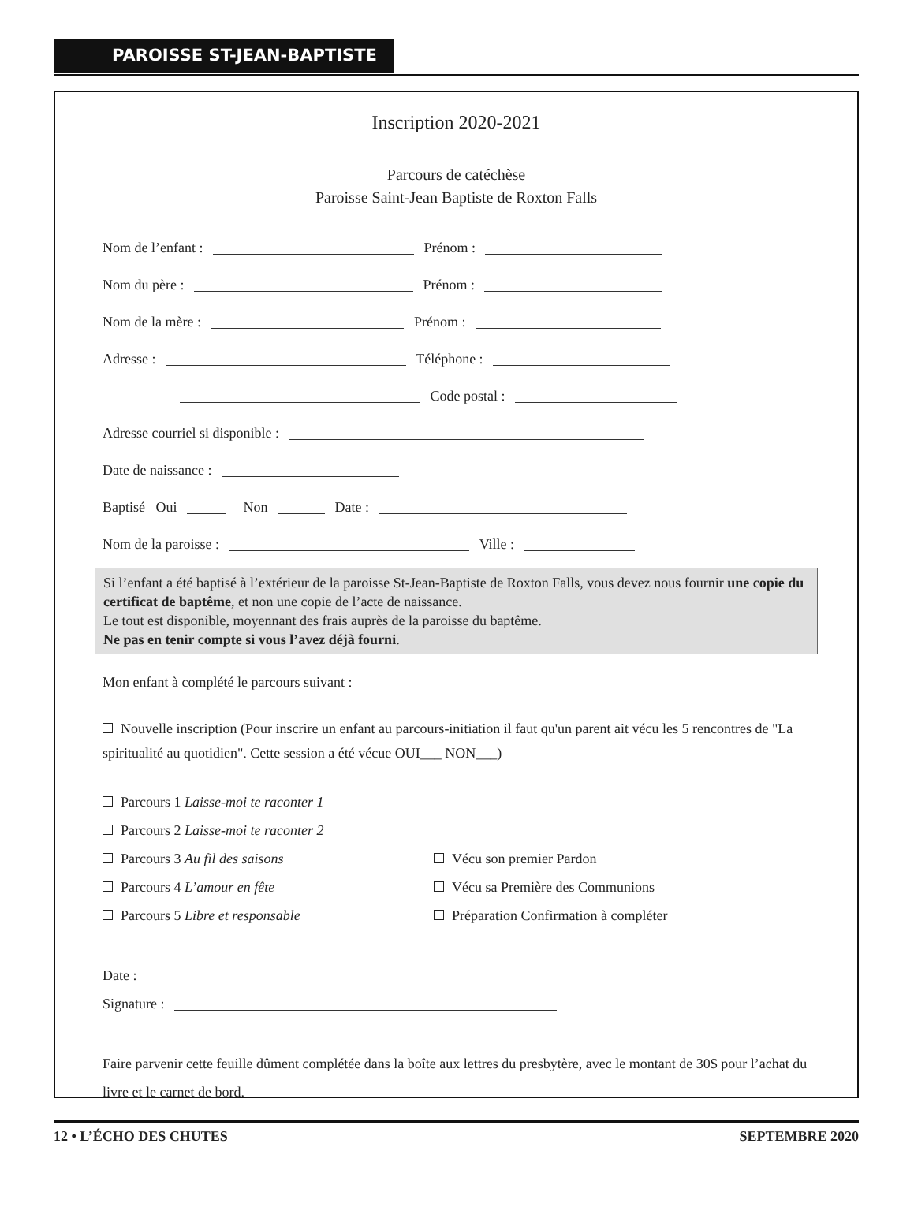PAROISSE ST-JEAN-BAPTISTE
Inscription 2020-2021
Parcours de catéchèse
Paroisse Saint-Jean Baptiste de Roxton Falls
Nom de l’enfant : Prénom :
Nom du père : Prénom :
Nom de la mère : Prénom :
Adresse : Téléphone :
Code postal :
Adresse courriel si disponible :
Date de naissance :
Baptisé Oui Non Date :
Nom de la paroisse : Ville :
Si l’enfant a été baptisé à l’extérieur de la paroisse St-Jean-Baptiste de Roxton Falls, vous devez nous fournir une copie du certificat de baptême, et non une copie de l’acte de naissance.
Le tout est disponible, moyennant des frais auprès de la paroisse du baptême.
Ne pas en tenir compte si vous l’avez déjà fourni.
Mon enfant à complété le parcours suivant :
Nouvelle inscription (Pour inscrire un enfant au parcours-initiation il faut qu'un parent ait vécu les 5 rencontres de "La spiritualité au quotidien". Cette session a été vécue OUI___ NON___)
Parcours 1 Laisse-moi te raconter 1
Parcours 2 Laisse-moi te raconter 2
Parcours 3 Au fil des saisons Vécu son premier Pardon
Parcours 4 L’amour en fête Vécu sa Première des Communions
Parcours 5 Libre et responsable Préparation Confirmation à compléter
Date :
Signature :
Faire parvenir cette feuille dûment complétée dans la boîte aux lettres du presbytère, avec le montant de 30$ pour l’achat du livre et le carnet de bord.
12 • L’ÉCHO DES CHUTES SEPTEMBRE 2020